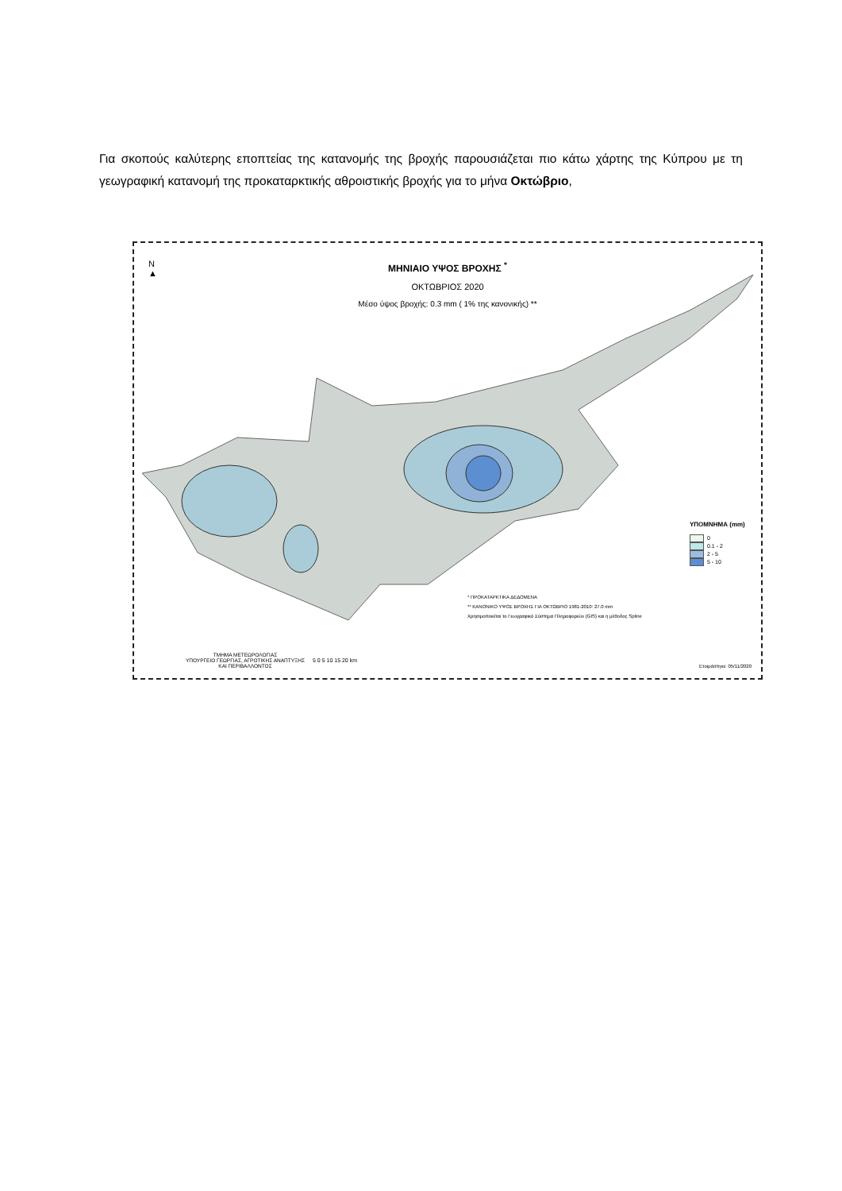Για σκοπούς καλύτερης εποπτείας της κατανομής της βροχής παρουσιάζεται πιο κάτω χάρτης της Κύπρου με τη γεωγραφική κατανομή της προκαταρκτικής αθροιστικής βροχής για το μήνα Οκτώβριο,
N
▲
ΜΗΝΙΑΙΟ ΥΨΟΣ ΒΡΟΧΗΣ <sup>*</sup>
ΟΚΤΩΒΡΙΟΣ 2020
Μέσο ύψος βροχής: 0.3 mm ( 1% της κανονικής) **
ΥΠΟΜΝΗΜΑ (mm)
0
0.1 - 2
2 - 5
5 - 10
* ΠΡΟΚΑΤΑΡΚΤΙΚΑ ΔΕΔΟΜΕΝΑ
** ΚΑΝΟΝΙΚΟ ΥΨΟΣ ΒΡΟΧΗΣ ΓΙΑ ΟΚΤΩΒΡΙΟ 1981-2010: 27.0 mm
Χρησιμοποιείται το Γεωγραφικό Σύστημα Πληροφοριών (GIS) και η μέθοδος Spline
ΤΜΗΜΑ ΜΕΤΕΩΡΟΛΟΓΙΑΣ
ΥΠΟΥΡΓΕΙΟ ΓΕΩΡΓΙΑΣ, ΑΓΡΟΤΙΚΗΣ ΑΝΑΠΤΥΞΗΣ
ΚΑΙ ΠΕΡΙΒΑΛΛΟΝΤΟΣ
5 0 5 10 15 20 km
Ετοιμάστηκε: 05/11/2020